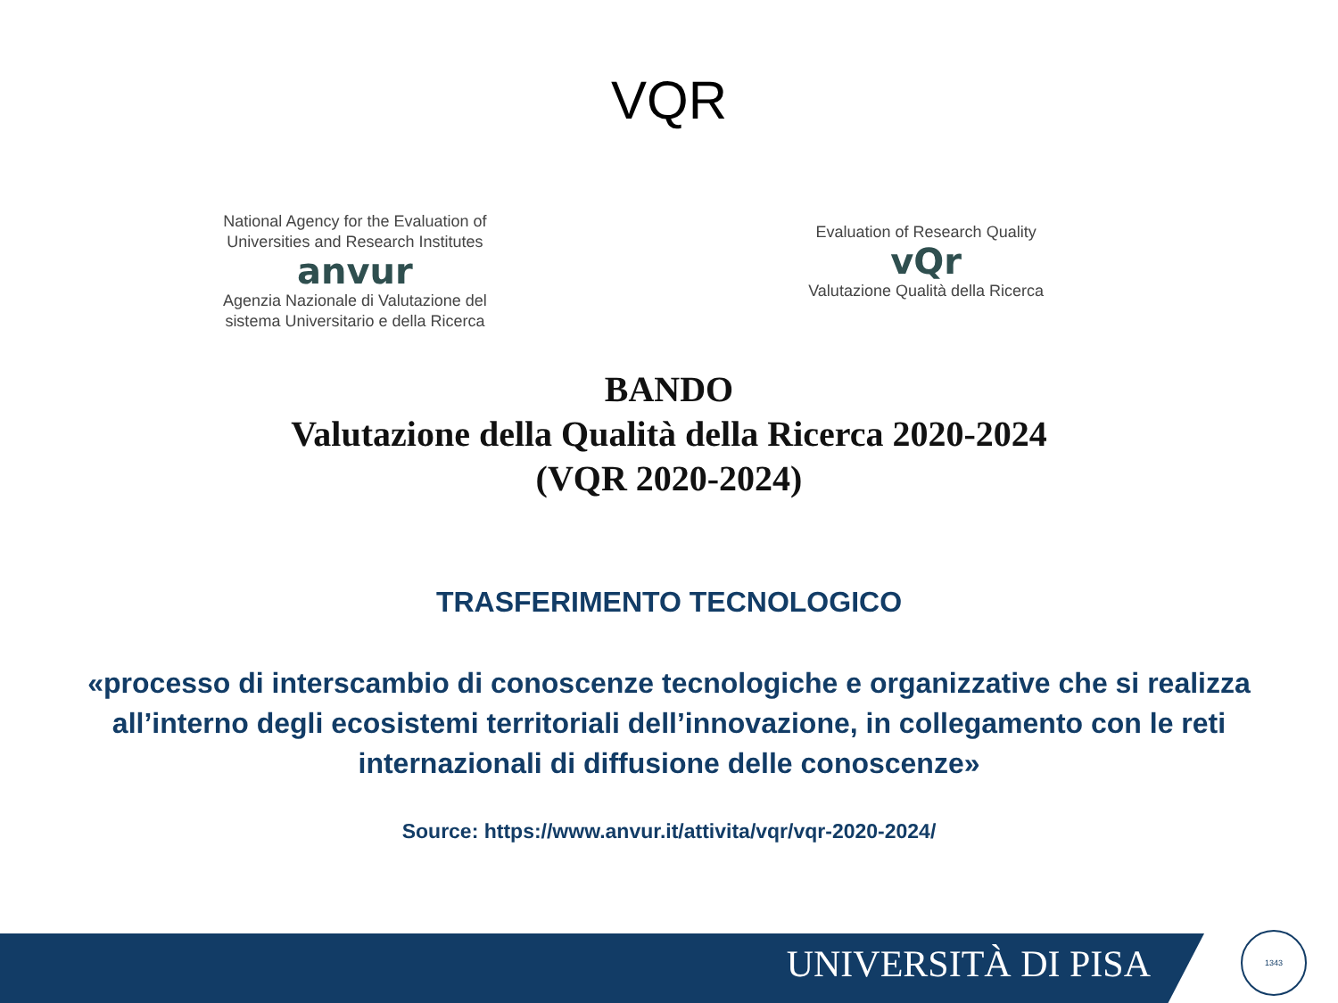VQR
National Agency for the Evaluation of
Universities and Research Institutes
anvur
Agenzia Nazionale di Valutazione del
sistema Universitario e della Ricerca
Evaluation of Research Quality
vQr
Valutazione Qualità della Ricerca
BANDO
Valutazione della Qualità della Ricerca 2020-2024
(VQR 2020-2024)
TRASFERIMENTO TECNOLOGICO
«processo di interscambio di conoscenze tecnologiche e organizzative che si realizza all’interno degli ecosistemi territoriali dell’innovazione, in collegamento con le reti internazionali di diffusione delle conoscenze»
Source: https://www.anvur.it/attivita/vqr/vqr-2020-2024/
UNIVERSITÀ DI PISA 1343